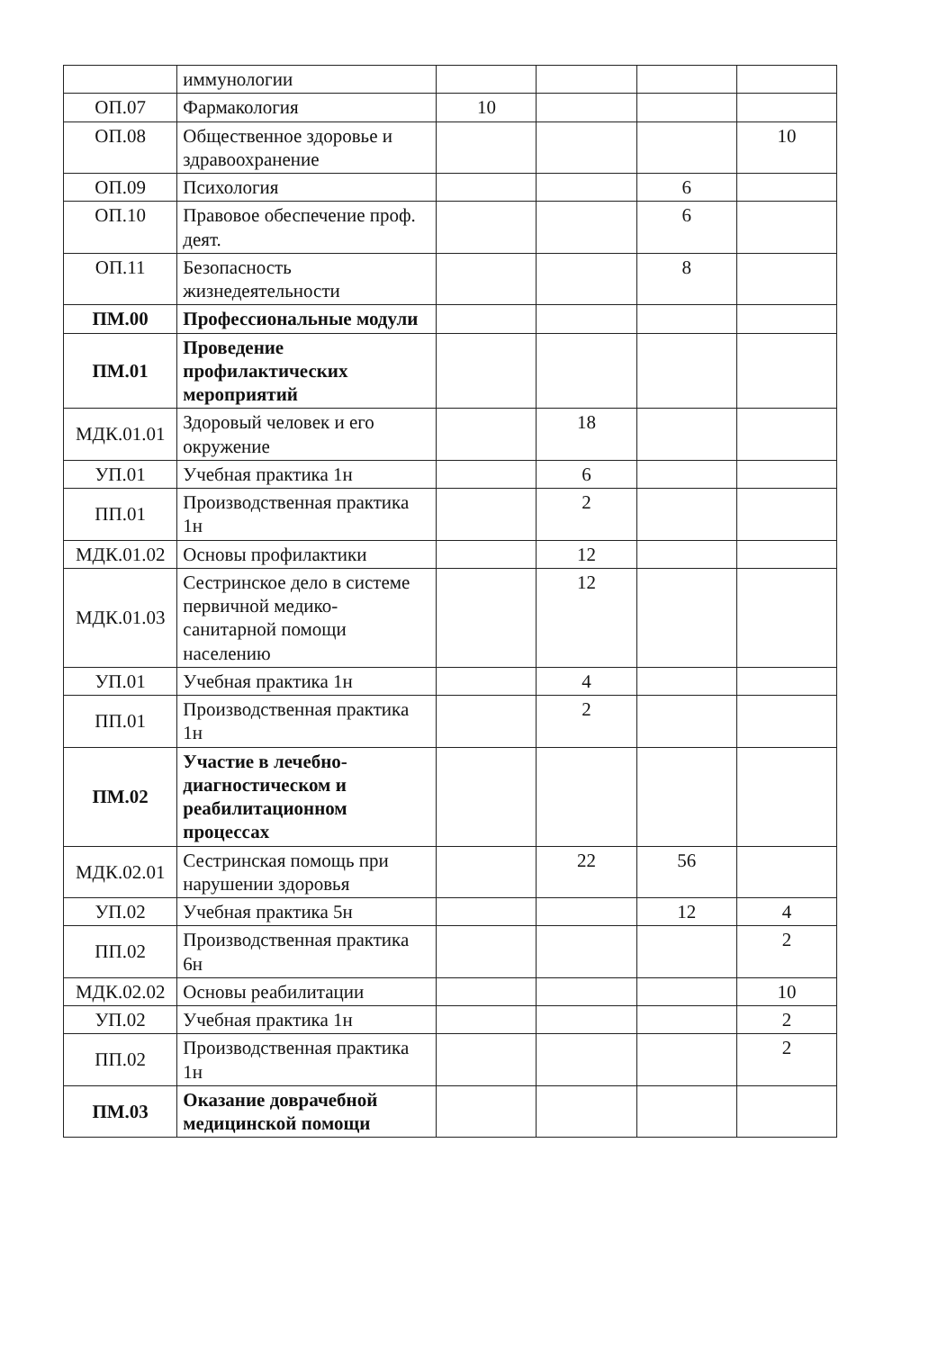| | иммунологии | | | | |
| ОП.07 | Фармакология | 10 | | | |
| ОП.08 | Общественное здоровье и здравоохранение | | | | 10 |
| ОП.09 | Психология | | | 6 | |
| ОП.10 | Правовое обеспечение проф. деят. | | | 6 | |
| ОП.11 | Безопасность жизнедеятельности | | | 8 | |
| ПМ.00 | Профессиональные модули | | | | |
| ПМ.01 | Проведение профилактических мероприятий | | | | |
| МДК.01.01 | Здоровый человек и его окружение | | 18 | | |
| УП.01 | Учебная практика 1н | | 6 | | |
| ПП.01 | Производственная практика 1н | | 2 | | |
| МДК.01.02 | Основы профилактики | | 12 | | |
| МДК.01.03 | Сестринское дело в системе первичной медико-санитарной помощи населению | | 12 | | |
| УП.01 | Учебная практика 1н | | 4 | | |
| ПП.01 | Производственная практика 1н | | 2 | | |
| ПМ.02 | Участие в лечебно-диагностическом и реабилитационном процессах | | | | |
| МДК.02.01 | Сестринская помощь при нарушении здоровья | | 22 | 56 | |
| УП.02 | Учебная практика 5н | | | 12 | 4 |
| ПП.02 | Производственная практика 6н | | | | 2 |
| МДК.02.02 | Основы реабилитации | | | | 10 |
| УП.02 | Учебная практика 1н | | | | 2 |
| ПП.02 | Производственная практика 1н | | | | 2 |
| ПМ.03 | Оказание доврачебной медицинской помощи | | | | |